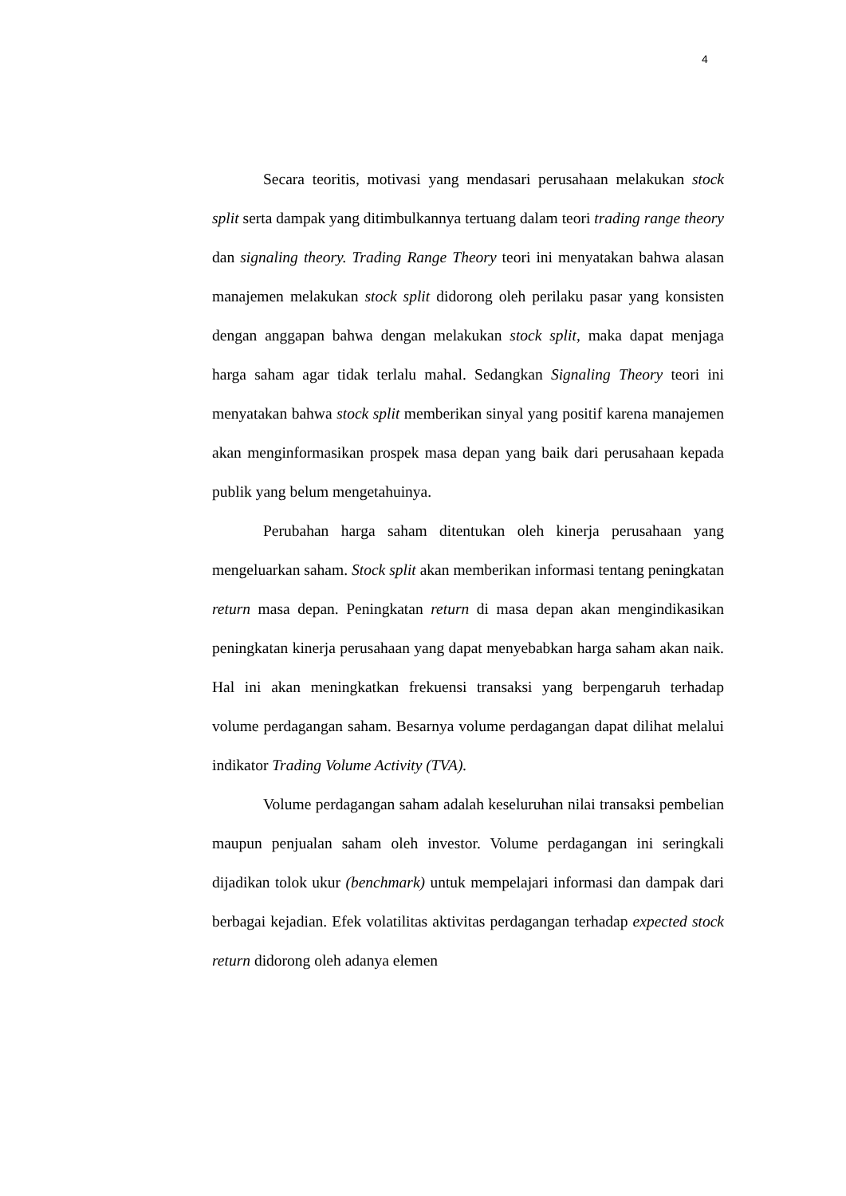4
Secara teoritis, motivasi yang mendasari perusahaan melakukan stock split serta dampak yang ditimbulkannya tertuang dalam teori trading range theory dan signaling theory. Trading Range Theory teori ini menyatakan bahwa alasan manajemen melakukan stock split didorong oleh perilaku pasar yang konsisten dengan anggapan bahwa dengan melakukan stock split, maka dapat menjaga harga saham agar tidak terlalu mahal. Sedangkan Signaling Theory teori ini menyatakan bahwa stock split memberikan sinyal yang positif karena manajemen akan menginformasikan prospek masa depan yang baik dari perusahaan kepada publik yang belum mengetahuinya.
Perubahan harga saham ditentukan oleh kinerja perusahaan yang mengeluarkan saham. Stock split akan memberikan informasi tentang peningkatan return masa depan. Peningkatan return di masa depan akan mengindikasikan peningkatan kinerja perusahaan yang dapat menyebabkan harga saham akan naik. Hal ini akan meningkatkan frekuensi transaksi yang berpengaruh terhadap volume perdagangan saham. Besarnya volume perdagangan dapat dilihat melalui indikator Trading Volume Activity (TVA).
Volume perdagangan saham adalah keseluruhan nilai transaksi pembelian maupun penjualan saham oleh investor. Volume perdagangan ini seringkali dijadikan tolok ukur (benchmark) untuk mempelajari informasi dan dampak dari berbagai kejadian. Efek volatilitas aktivitas perdagangan terhadap expected stock return didorong oleh adanya elemen